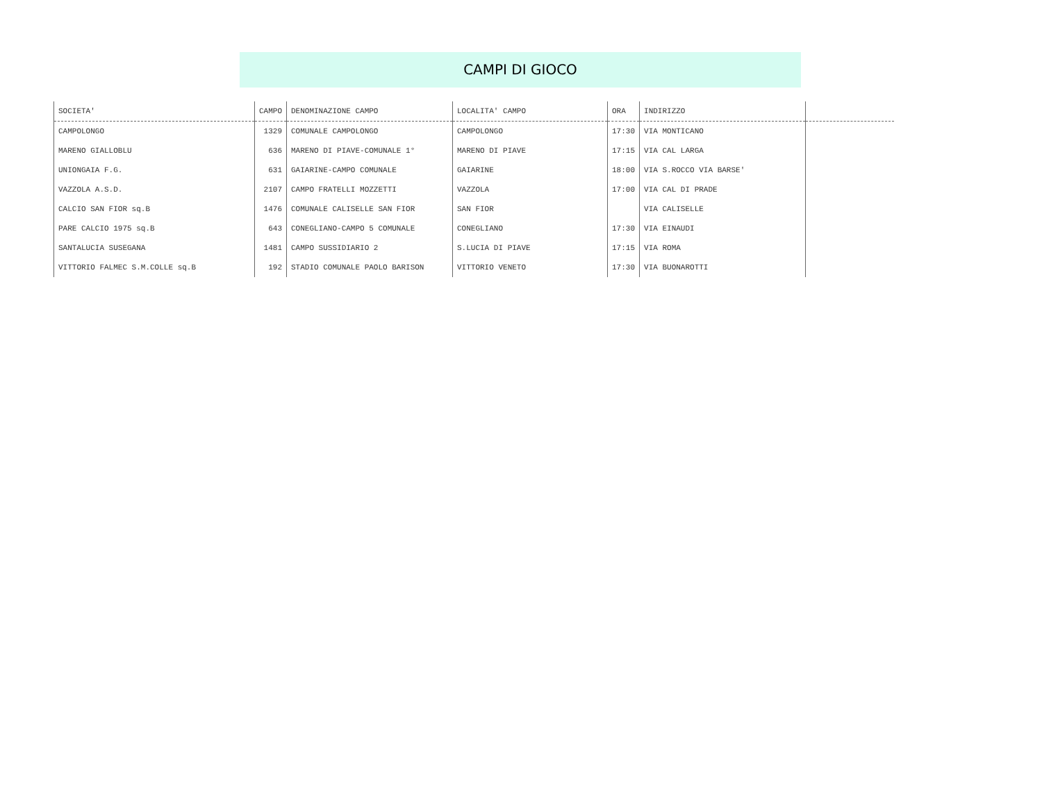CAMPI DI GIOCO
| SOCIETA' | CAMPO | DENOMINAZIONE CAMPO | LOCALITA' CAMPO | ORA | INDIRIZZO | |
| --- | --- | --- | --- | --- | --- | --- |
| CAMPOLONGO | 1329 | COMUNALE CAMPOLONGO | CAMPOLONGO | 17:30 | VIA MONTICANO | |
| MARENO GIALLOBLU | 636 | MARENO DI PIAVE-COMUNALE 1° | MARENO DI PIAVE | 17:15 | VIA CAL LARGA | |
| UNIONGAIA F.G. | 631 | GAIARINE-CAMPO COMUNALE | GAIARINE | 18:00 | VIA S.ROCCO VIA BARSE' | |
| VAZZOLA A.S.D. | 2107 | CAMPO FRATELLI MOZZETTI | VAZZOLA | 17:00 | VIA CAL DI PRADE | |
| CALCIO SAN FIOR sq.B | 1476 | COMUNALE CALISELLE SAN FIOR | SAN FIOR | | VIA CALISELLE | |
| PARE CALCIO 1975 sq.B | 643 | CONEGLIANO-CAMPO 5 COMUNALE | CONEGLIANO | 17:30 | VIA EINAUDI | |
| SANTALUCIA SUSEGANA | 1481 | CAMPO SUSSIDIARIO 2 | S.LUCIA DI PIAVE | 17:15 | VIA ROMA | |
| VITTORIO FALMEC S.M.COLLE sq.B | 192 | STADIO COMUNALE PAOLO BARISON | VITTORIO VENETO | 17:30 | VIA BUONAROTTI | |